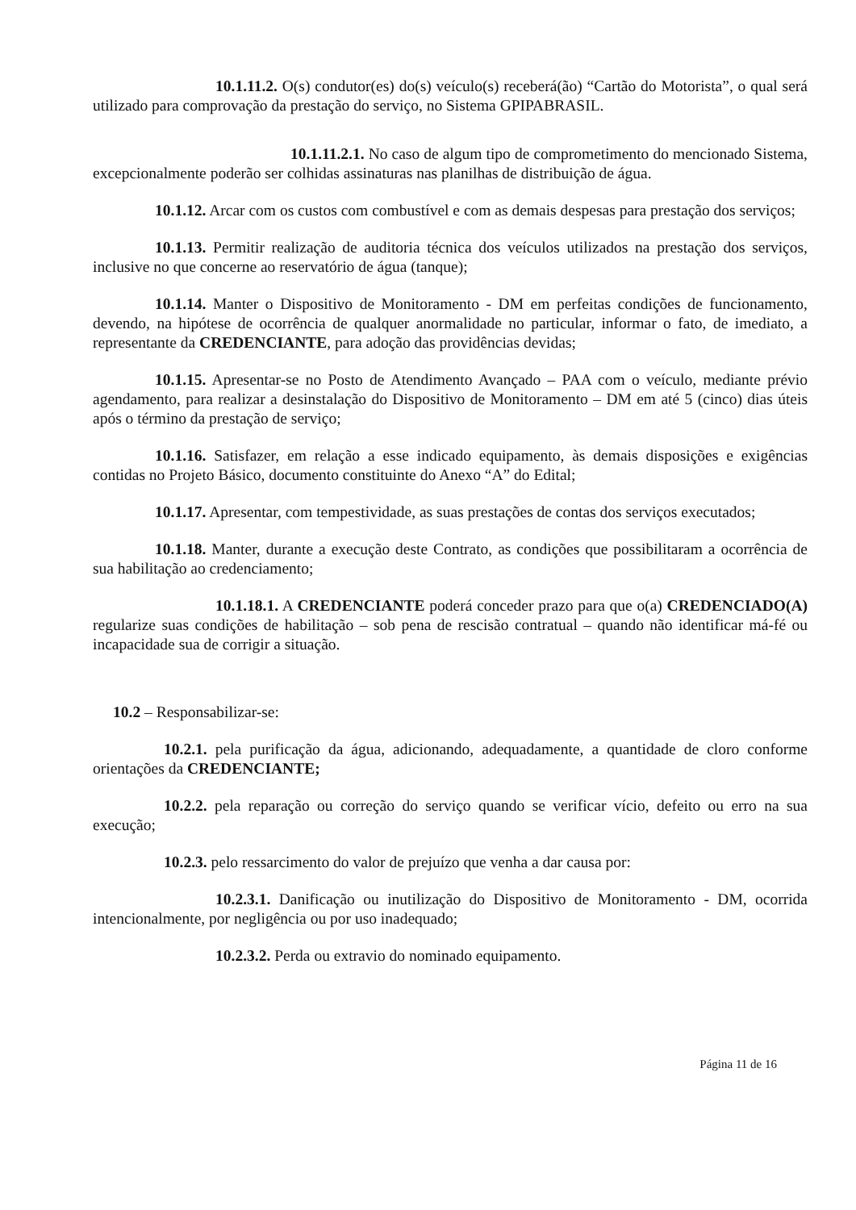10.1.11.2. O(s) condutor(es) do(s) veículo(s) receberá(ão) “Cartão do Motorista”, o qual será utilizado para comprovação da prestação do serviço, no Sistema GPIPABRASIL.
10.1.11.2.1. No caso de algum tipo de comprometimento do mencionado Sistema, excepcionalmente poderão ser colhidas assinaturas nas planilhas de distribuição de água.
10.1.12. Arcar com os custos com combustível e com as demais despesas para prestação dos serviços;
10.1.13. Permitir realização de auditoria técnica dos veículos utilizados na prestação dos serviços, inclusive no que concerne ao reservatório de água (tanque);
10.1.14. Manter o Dispositivo de Monitoramento - DM em perfeitas condições de funcionamento, devendo, na hipótese de ocorrência de qualquer anormalidade no particular, informar o fato, de imediato, a representante da CREDENCIANTE, para adoção das providências devidas;
10.1.15. Apresentar-se no Posto de Atendimento Avançado – PAA com o veículo, mediante prévio agendamento, para realizar a desinstalação do Dispositivo de Monitoramento – DM em até 5 (cinco) dias úteis após o término da prestação de serviço;
10.1.16. Satisfazer, em relação a esse indicado equipamento, às demais disposições e exigências contidas no Projeto Básico, documento constituinte do Anexo “A” do Edital;
10.1.17. Apresentar, com tempestividade, as suas prestações de contas dos serviços executados;
10.1.18. Manter, durante a execução deste Contrato, as condições que possibilitaram a ocorrência de sua habilitação ao credenciamento;
10.1.18.1. A CREDENCIANTE poderá conceder prazo para que o(a) CREDENCIADO(A) regularize suas condições de habilitação – sob pena de rescisão contratual – quando não identificar má-fé ou incapacidade sua de corrigir a situação.
10.2 – Responsabilizar-se:
10.2.1. pela purificação da água, adicionando, adequadamente, a quantidade de cloro conforme orientações da CREDENCIANTE;
10.2.2. pela reparação ou correção do serviço quando se verificar vício, defeito ou erro na sua execução;
10.2.3. pelo ressarcimento do valor de prejuízo que venha a dar causa por:
10.2.3.1. Danificação ou inutilização do Dispositivo de Monitoramento - DM, ocorrida intencionalmente, por negligência ou por uso inadequado;
10.2.3.2. Perda ou extravio do nominado equipamento.
Página 11 de 16